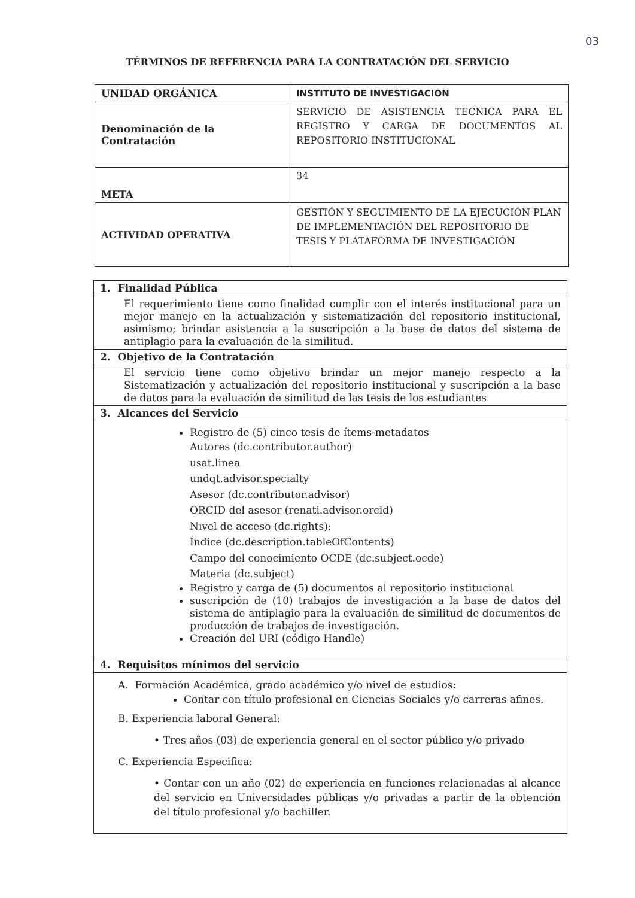03
TÉRMINOS DE REFERENCIA PARA LA CONTRATACIÓN DEL SERVICIO
| UNIDAD ORGÁNICA | INSTITUTO DE INVESTIGACION |
| Denominación de la Contratación | SERVICIO DE ASISTENCIA TECNICA PARA EL REGISTRO Y CARGA DE DOCUMENTOS AL REPOSITORIO INSTITUCIONAL |
| META | 34 |
| ACTIVIDAD OPERATIVA | GESTIÓN Y SEGUIMIENTO DE LA EJECUCIÓN PLAN DE IMPLEMENTACIÓN DEL REPOSITORIO DE TESIS Y PLATAFORMA DE INVESTIGACIÓN |
| 1. Finalidad Pública |
| El requerimiento tiene como finalidad cumplir con el interés institucional para un mejor manejo en la actualización y sistematización del repositorio institucional, asimismo; brindar asistencia a la suscripción a la base de datos del sistema de antiplagio para la evaluación de la similitud. |
| 2. Objetivo de la Contratación |
| El servicio tiene como objetivo brindar un mejor manejo respecto a la Sistematización y actualización del repositorio institucional y suscripción a la base de datos para la evaluación de similitud de las tesis de los estudiantes |
| 3. Alcances del Servicio |
| Registro de (5) cinco tesis de ítems-metadatos Autores (dc.contributor.author) usat.linea undqt.advisor.specialty Asesor (dc.contributor.advisor) ORCID del asesor (renati.advisor.orcid) Nivel de acceso (dc.rights): Índice (dc.description.tableOfContents) Campo del conocimiento OCDE (dc.subject.ocde) Materia (dc.subject) Registro y carga de (5) documentos al repositorio institucional suscripción de (10) trabajos de investigación a la base de datos del sistema de antiplagio para la evaluación de similitud de documentos de producción de trabajos de investigación. Creación del URI (código Handle) |
| 4. Requisitos mínimos del servicio |
| A. Formación Académica, grado académico y/o nivel de estudios: Contar con título profesional en Ciencias Sociales y/o carreras afines. B. Experiencia laboral General: • Tres años (03) de experiencia general en el sector público y/o privado C. Experiencia Especifica: • Contar con un año (02) de experiencia en funciones relacionadas al alcance del servicio en Universidades públicas y/o privadas a partir de la obtención del título profesional y/o bachiller. |